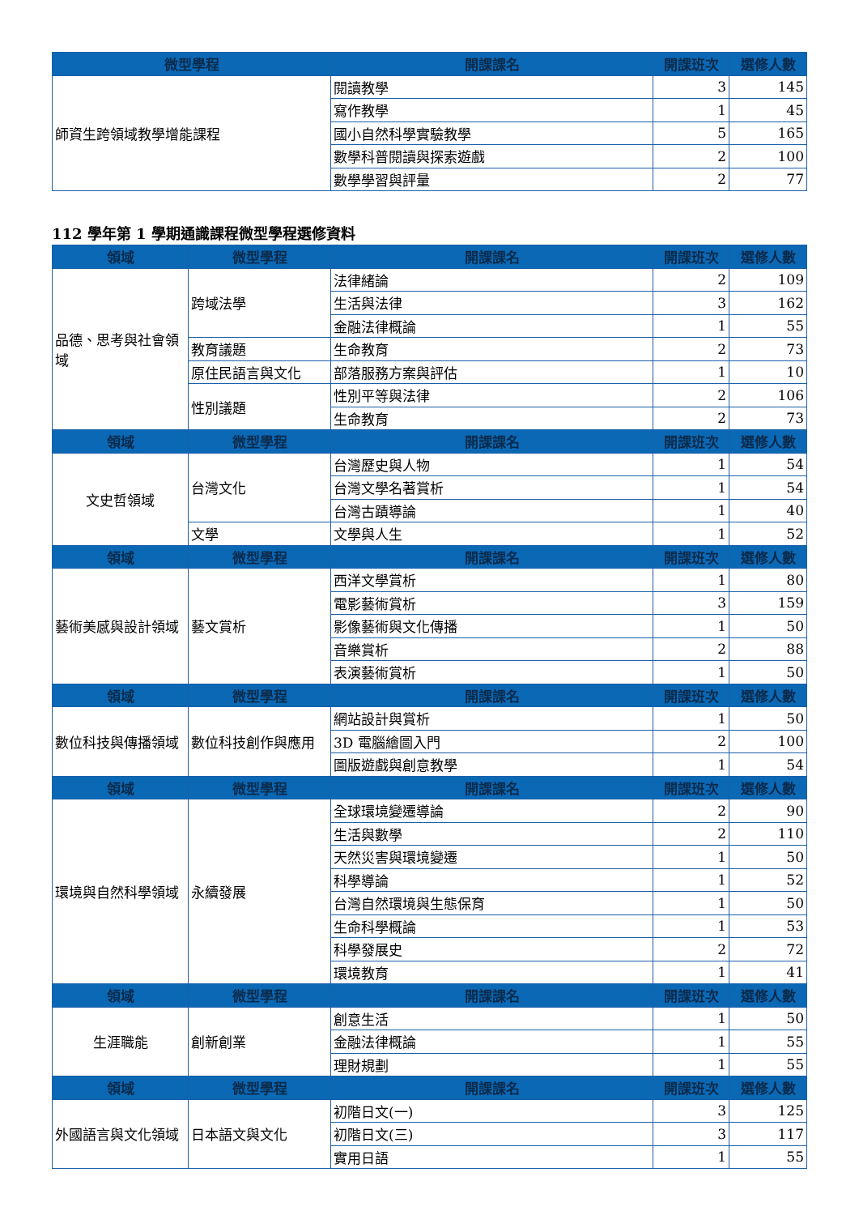| 微型學程 | 開課課名 | 開課班次 | 選修人數 |
| --- | --- | --- | --- |
| 師資生跨領域教學增能課程 | 閱讀教學 | 3 | 145 |
| | 寫作教學 | 1 | 45 |
| | 國小自然科學實驗教學 | 5 | 165 |
| | 數學科普閱讀與探索遊戲 | 2 | 100 |
| | 數學學習與評量 | 2 | 77 |
112 學年第 1 學期通識課程微型學程選修資料
| 領域 | 微型學程 | 開課課名 | 開課班次 | 選修人數 |
| --- | --- | --- | --- | --- |
| 品德、思考與社會領域 | 跨域法學 | 法律緒論 | 2 | 109 |
| | | 生活與法律 | 3 | 162 |
| | | 金融法律概論 | 1 | 55 |
| | 教育議題 | 生命教育 | 2 | 73 |
| | 原住民語言與文化 | 部落服務方案與評估 | 1 | 10 |
| | 性別議題 | 性別平等與法律 | 2 | 106 |
| | | 生命教育 | 2 | 73 |
| 領域 | 微型學程 | 開課課名 | 開課班次 | 選修人數 |
| 文史哲領域 | 台灣文化 | 台灣歷史與人物 | 1 | 54 |
| | | 台灣文學名著賞析 | 1 | 54 |
| | | 台灣古蹟導論 | 1 | 40 |
| | 文學 | 文學與人生 | 1 | 52 |
| 領域 | 微型學程 | 開課課名 | 開課班次 | 選修人數 |
| 藝術美感與設計領域 | 藝文賞析 | 西洋文學賞析 | 1 | 80 |
| | | 電影藝術賞析 | 3 | 159 |
| | | 影像藝術與文化傳播 | 1 | 50 |
| | | 音樂賞析 | 2 | 88 |
| | | 表演藝術賞析 | 1 | 50 |
| 領域 | 微型學程 | 開課課名 | 開課班次 | 選修人數 |
| 數位科技與傳播領域 | 數位科技創作與應用 | 網站設計與賞析 | 1 | 50 |
| | | 3D 電腦繪圖入門 | 2 | 100 |
| | | 圖版遊戲與創意教學 | 1 | 54 |
| 領域 | 微型學程 | 開課課名 | 開課班次 | 選修人數 |
| 環境與自然科學領域 | 永續發展 | 全球環境變遷導論 | 2 | 90 |
| | | 生活與數學 | 2 | 110 |
| | | 天然災害與環境變遷 | 1 | 50 |
| | | 科學導論 | 1 | 52 |
| | | 台灣自然環境與生態保育 | 1 | 50 |
| | | 生命科學概論 | 1 | 53 |
| | | 科學發展史 | 2 | 72 |
| | | 環境教育 | 1 | 41 |
| 領域 | 微型學程 | 開課課名 | 開課班次 | 選修人數 |
| 生涯職能 | 創新創業 | 創意生活 | 1 | 50 |
| | | 金融法律概論 | 1 | 55 |
| | | 理財規劃 | 1 | 55 |
| 領域 | 微型學程 | 開課課名 | 開課班次 | 選修人數 |
| 外國語言與文化領域 | 日本語文與文化 | 初階日文(一) | 3 | 125 |
| | | 初階日文(三) | 3 | 117 |
| | | 實用日語 | 1 | 55 |